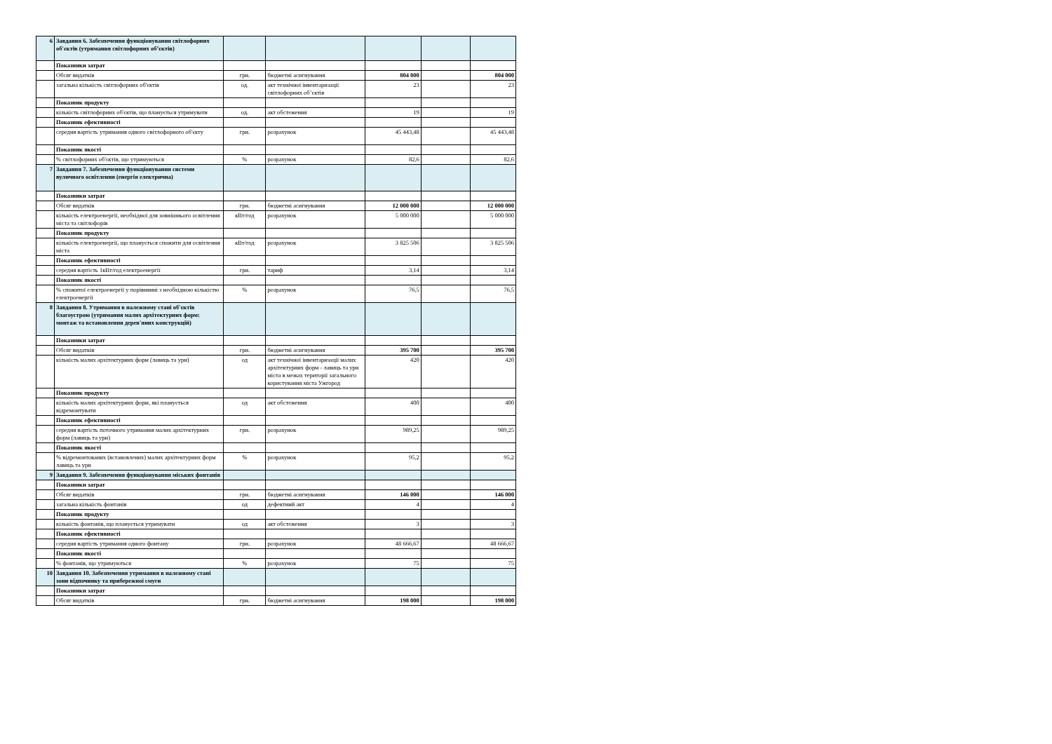| 6 | Завдання 6. Забезпечення функціонування світлофорних об'єктів (утримання світлофорних об’єктів) | | | | | |
| | Показники затрат | | | | | |
| | Обсяг видатків | грн. | бюджетні асигнування | 804 000 | | 804 000 |
| | загальна кількість світлофорних об'єктів | од. | акт технічної інвентаризації світлофорних об’єктів | 23 | | 23 |
| | Показник продукту | | | | | |
| | кількість світлофорних об'єктів, що планується утримувати | од. | акт обстеження | 19 | | 19 |
| | Показник ефективності | | | | | |
| | середня вартість утримання одного світлофорного об'єкту | грн. | розрахунок | 45 443,48 | | 45 443,48 |
| | Показник якості | | | | | |
| | % світлофорних об'єктів, що утримуються | % | розрахунок | 82,6 | | 82,6 |
| 7 | Завдання 7. Забезпечення функціонування системи вуличного освітлення (енергія електрична) | | | | | |
| | Показники затрат | | | | | |
| | Обсяг видатків | грн. | бюджетні асигнування | 12 000 000 | | 12 000 000 |
| | кількість електроенергії, необхідної для зовнішнього освітлення міста та світлофорів | кВт/год | розрахунок | 5 000 000 | | 5 000 000 |
| | Показник продукту | | | | | |
| | кількість електроенергії, що планується спожити для освітлення міста | кВт/год | розрахунок | 3 825 506 | | 3 825 506 |
| | Показник ефективності | | | | | |
| | середня вартість 1кВт/год електроенергії | грн. | тариф | 3,14 | | 3,14 |
| | Показник якості | | | | | |
| | % спожитої електроенергії у порівнянні з необхідною кількістю електроенергії | % | розрахунок | 76,5 | | 76,5 |
| 8 | Завдання 8. Утримання в належному стані об'єктів благоустрою (утримання малих архітектурних форм: монтаж та встановлення дерев'яних конструкцій) | | | | | |
| | Показники затрат | | | | | |
| | Обсяг видатків | грн. | бюджетні асигнування | 395 700 | | 395 700 |
| | кількість малих архітектурних форм (лавиць та урн) | од | акт технічної інвентаризації малих архітектурних форм - лавиць та урн міста в межах території загального користування міста Ужгород | 420 | | 420 |
| | Показник продукту | | | | | |
| | кількість малих архітектурних форм, які планується відремонтувати | од | акт обстеження | 400 | | 400 |
| | Показник ефективності | | | | | |
| | середня вартість поточного утримання малих архітектурних форм (лавиць та урн) | грн. | розрахунок | 989,25 | | 989,25 |
| | Показник якості | | | | | |
| | % відремонтованих (встановлених) малих архітектурних форм лавиць та урн | % | розрахунок | 95,2 | | 95,2 |
| 9 | Завдання 9. Забезпечення функціонування міських фонтанів | | | | | |
| | Показники затрат | | | | | |
| | Обсяг видатків | грн. | бюджетні асигнування | 146 000 | | 146 000 |
| | загальна кількість фонтанів | од | дефектний акт | 4 | | 4 |
| | Показник продукту | | | | | |
| | кількість фонтанів, що планується утримувати | од | акт обстеження | 3 | | 3 |
| | Показник ефективності | | | | | |
| | середня вартість утримання одного фонтану | грн. | розрахунок | 48 666,67 | | 48 666,67 |
| | Показник якості | | | | | |
| | % фонтанів, що утримуються | % | розрахунок | 75 | | 75 |
| 10 | Завдання 10. Забезпечення утримання в належному стані зони відпочинку та прибережної смуги | | | | | |
| | Показники затрат | | | | | |
| | Обсяг видатків | грн. | бюджетні асигнування | 198 000 | | 198 000 |